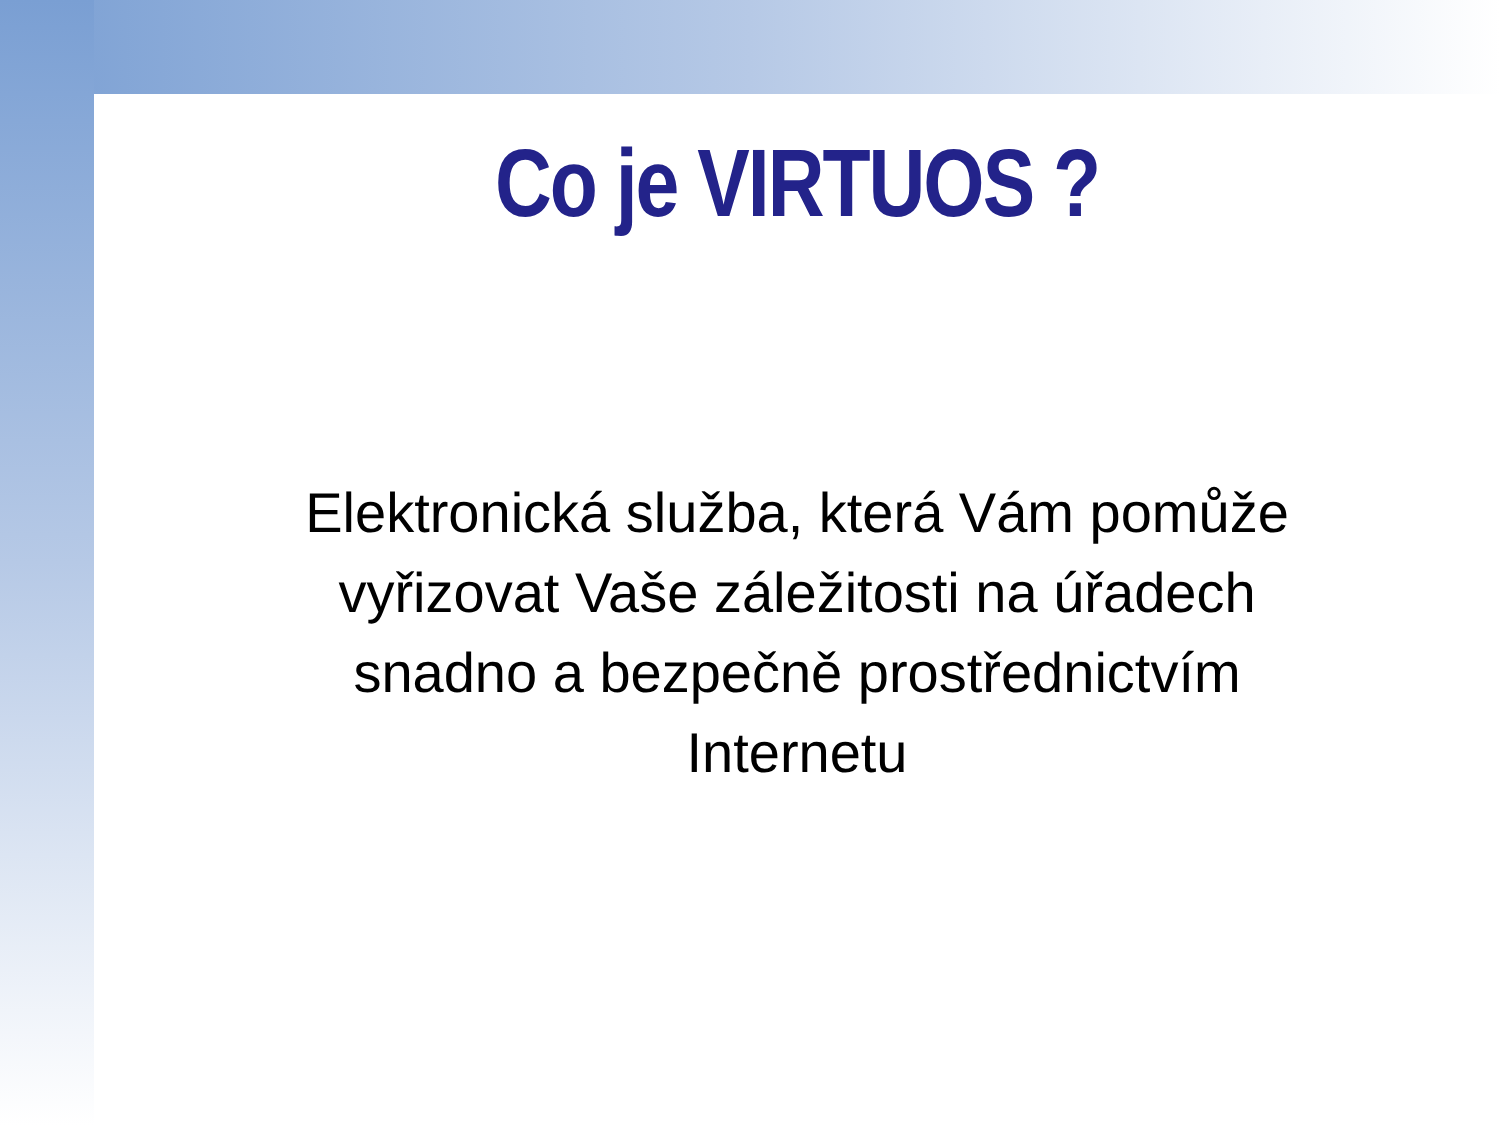Co je VIRTUOS ?
Elektronická služba, která Vám pomůže vyřizovat Vaše záležitosti na úřadech snadno a bezpečně prostřednictvím Internetu